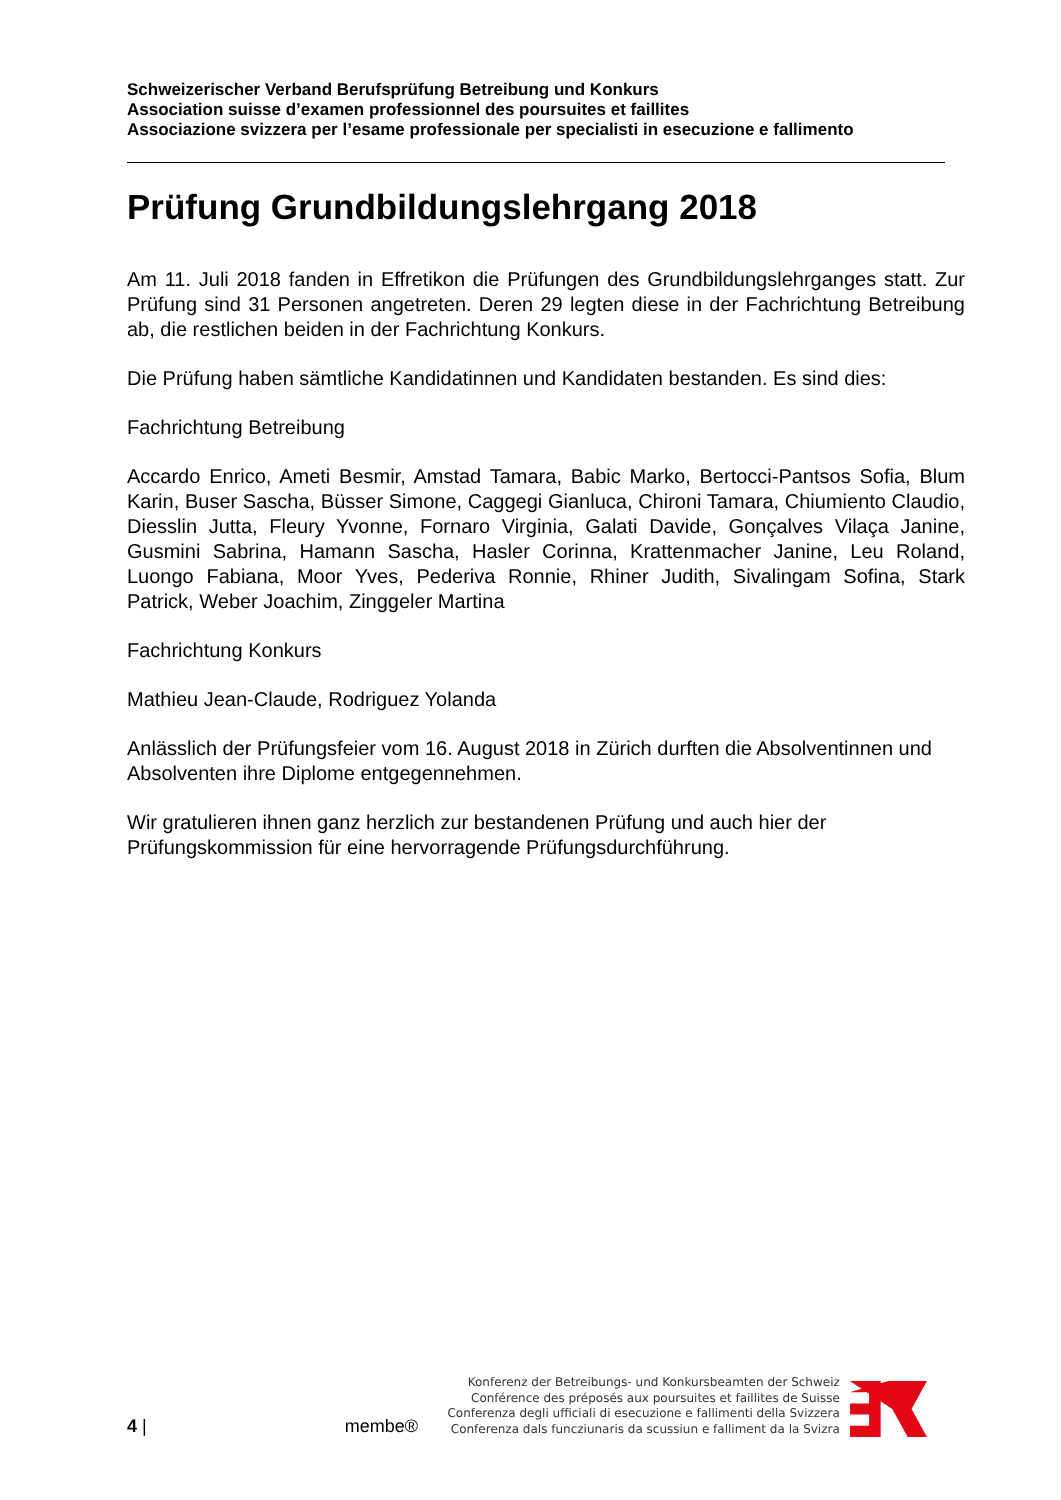Schweizerischer Verband Berufsprüfung Betreibung und Konkurs
Association suisse d’examen professionnel des poursuites et faillites
Associazione svizzera per l’esame professionale per specialisti in esecuzione e fallimento
Prüfung Grundbildungslehrgang 2018
Am 11. Juli 2018 fanden in Effretikon die Prüfungen des Grundbildungslehrganges statt. Zur Prüfung sind 31 Personen angetreten. Deren 29 legten diese in der Fachrichtung Betreibung ab, die restlichen beiden in der Fachrichtung Konkurs.
Die Prüfung haben sämtliche Kandidatinnen und Kandidaten bestanden. Es sind dies:
Fachrichtung Betreibung
Accardo Enrico, Ameti Besmir, Amstad Tamara, Babic Marko, Bertocci-Pantsos Sofia, Blum Karin, Buser Sascha, Büsser Simone, Caggegi Gianluca, Chironi Tamara, Chiumiento Claudio, Diesslin Jutta, Fleury Yvonne, Fornaro Virginia, Galati Davide, Gonçalves Vilaça Janine, Gusmini Sabrina, Hamann Sascha, Hasler Corinna, Krattenmacher Janine, Leu Roland, Luongo Fabiana, Moor Yves, Pederiva Ronnie, Rhiner Judith, Sivalingam Sofina, Stark Patrick, Weber Joachim, Zinggeler Martina
Fachrichtung Konkurs
Mathieu Jean-Claude, Rodriguez Yolanda
Anlässlich der Prüfungsfeier vom 16. August 2018 in Zürich durften die Absolventinnen und Absolventen ihre Diplome entgegennehmen.
Wir gratulieren ihnen ganz herzlich zur bestandenen Prüfung und auch hier der Prüfungskommission für eine hervorragende Prüfungsdurchführung.
4 |
membe®
Konferenz der Betreibungs- und Konkursbeamten der Schweiz
Conférence des préposés aux poursuites et faillites de Suisse
Conferenza degli ufficiali di esecuzione e fallimenti della Svizzera
Conferenza dals funcziunaris da scussiun e falliment da la Svizra